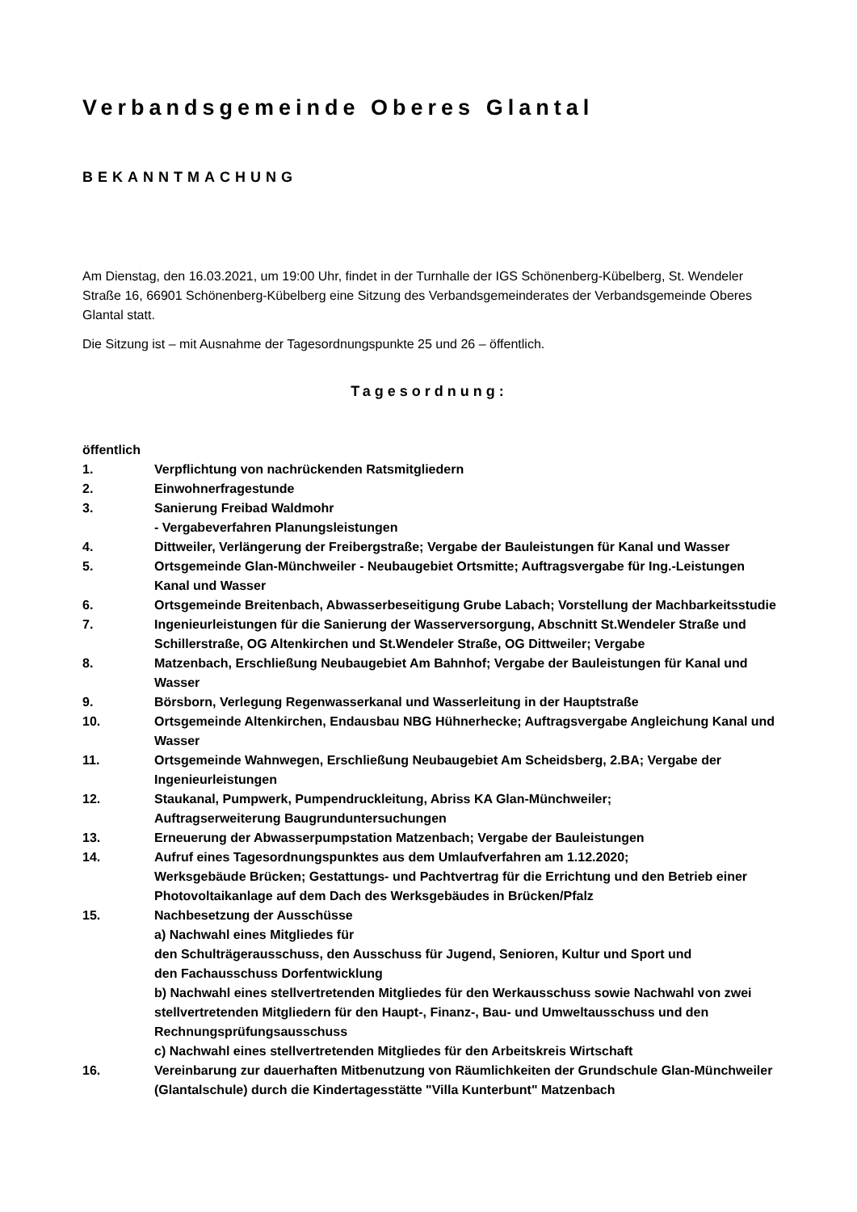Verbandsgemeinde Oberes Glantal
BEKANNTMACHUNG
Am Dienstag, den 16.03.2021, um 19:00 Uhr, findet in der Turnhalle der IGS Schönenberg-Kübelberg, St. Wendeler Straße 16, 66901 Schönenberg-Kübelberg eine Sitzung des Verbandsgemeinderates der Verbandsgemeinde Oberes Glantal statt.
Die Sitzung ist – mit Ausnahme der Tagesordnungspunkte 25 und 26 – öffentlich.
Tagesordnung:
öffentlich
1. Verpflichtung von nachrückenden Ratsmitgliedern
2. Einwohnerfragestunde
3. Sanierung Freibad Waldmohr
- Vergabeverfahren Planungsleistungen
4. Dittweiler, Verlängerung der Freibergstraße; Vergabe der Bauleistungen für Kanal und Wasser
5. Ortsgemeinde Glan-Münchweiler - Neubaugebiet Ortsmitte; Auftragsvergabe für Ing.-Leistungen Kanal und Wasser
6. Ortsgemeinde Breitenbach, Abwasserbeseitigung Grube Labach; Vorstellung der Machbarkeitsstudie
7. Ingenieurleistungen für die Sanierung der Wasserversorgung, Abschnitt St.Wendeler Straße und Schillerstraße, OG Altenkirchen und St.Wendeler Straße, OG Dittweiler; Vergabe
8. Matzenbach, Erschließung Neubaugebiet Am Bahnhof; Vergabe der Bauleistungen für Kanal und Wasser
9. Börsborn, Verlegung Regenwasserkanal und Wasserleitung in der Hauptstraße
10. Ortsgemeinde Altenkirchen, Endausbau NBG Hühnerhecke; Auftragsvergabe Angleichung Kanal und Wasser
11. Ortsgemeinde Wahnwegen, Erschließung Neubaugebiet Am Scheidsberg, 2.BA; Vergabe der Ingenieurleistungen
12. Staukanal, Pumpwerk, Pumpendruckleitung, Abriss KA Glan-Münchweiler;
Auftragserweiterung Baugrunduntersuchungen
13. Erneuerung der Abwasserpumpstation Matzenbach; Vergabe der Bauleistungen
14. Aufruf eines Tagesordnungspunktes aus dem Umlaufverfahren am 1.12.2020;
Werksgebäude Brücken; Gestattungs- und Pachtvertrag für die Errichtung und den Betrieb einer Photovoltaikanlage auf dem Dach des Werksgebäudes in Brücken/Pfalz
15. Nachbesetzung der Ausschüsse
a) Nachwahl eines Mitgliedes für
den Schulträgerausschuss, den Ausschuss für Jugend, Senioren, Kultur und Sport und
den Fachausschuss Dorfentwicklung
b) Nachwahl eines stellvertretenden Mitgliedes für den Werkausschuss sowie Nachwahl von zwei stellvertretenden Mitgliedern für den Haupt-, Finanz-, Bau- und Umweltausschuss und den Rechnungsprüfungsausschuss
c) Nachwahl eines stellvertretenden Mitgliedes für den Arbeitskreis Wirtschaft
16. Vereinbarung zur dauerhaften Mitbenutzung von Räumlichkeiten der Grundschule Glan-Münchweiler (Glantalschule) durch die Kindertagesstätte "Villa Kunterbunt" Matzenbach